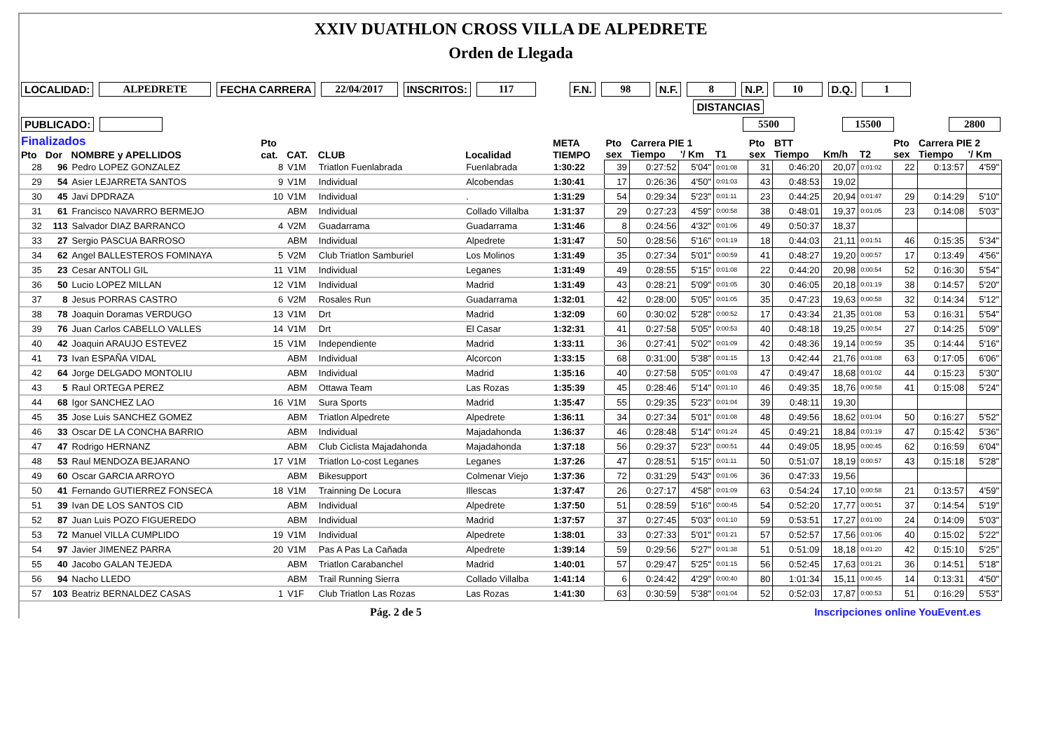XXIV DUATHLON CROSS VILLA DE ALPEDRETE
Orden de Llegada
LOCALIDAD: ALPEDRETE FECHA CARRERA 22/04/2017 INSCRITOS: 117 F.N. 98 N.F. 8 N.P. 10 D.Q. 1
DISTANCIAS
PUBLICADO: 5500 15500 2800
| Finalizados | | | Pto | | | | META | Pto | Carrera PIE 1 | | | Pto | BTT | | | Pto | Carrera PIE 2 | |
| --- | --- | --- | --- | --- | --- | --- | --- | --- | --- | --- | --- | --- | --- | --- | --- | --- | --- | --- |
| Pto | Dor | NOMBRE y APELLIDOS | cat. | CAT. | CLUB | Localidad | TIEMPO | sex | Tiempo | '/ Km | T1 | sex | Tiempo | Km/h | T2 | sex | Tiempo | '/ Km |
| 28 | 96 | Pedro LOPEZ GONZALEZ | 8 | V1M | Triatlon Fuenlabrada | Fuenlabrada | 1:30:22 | 39 | 0:27:52 | 5'04" | 0:01:08 | 31 | 0:46:20 | 20,07 | 0:01:02 | 22 | 0:13:57 | 4'59" |
| 29 | 54 | Asier LEJARRETA SANTOS | 9 | V1M | Individual | Alcobendas | 1:30:41 | 17 | 0:26:36 | 4'50" | 0:01:03 | 43 | 0:48:53 | 19,02 | | | | |
| 30 | 45 | Javi DPDRAZA | 10 | V1M | Individual | . | 1:31:29 | 54 | 0:29:34 | 5'23" | 0:01:11 | 23 | 0:44:25 | 20,94 | 0:01:47 | 29 | 0:14:29 | 5'10" |
| 31 | 61 | Francisco NAVARRO BERMEJO | | ABM | Individual | Collado Villalba | 1:31:37 | 29 | 0:27:23 | 4'59" | 0:00:58 | 38 | 0:48:01 | 19,37 | 0:01:05 | 23 | 0:14:08 | 5'03" |
| 32 | 113 | Salvador DIAZ BARRANCO | 4 | V2M | Guadarrama | Guadarrama | 1:31:46 | 8 | 0:24:56 | 4'32" | 0:01:06 | 49 | 0:50:37 | 18,37 | | | | |
| 33 | 27 | Sergio PASCUA BARROSO | | ABM | Individual | Alpedrete | 1:31:47 | 50 | 0:28:56 | 5'16" | 0:01:19 | 18 | 0:44:03 | 21,11 | 0:01:51 | 46 | 0:15:35 | 5'34" |
| 34 | 62 | Angel BALLESTEROS FOMINAYA | 5 | V2M | Club Triatlon Samburiel | Los Molinos | 1:31:49 | 35 | 0:27:34 | 5'01" | 0:00:59 | 41 | 0:48:27 | 19,20 | 0:00:57 | 17 | 0:13:49 | 4'56" |
| 35 | 23 | Cesar ANTOLI GIL | 11 | V1M | Individual | Leganes | 1:31:49 | 49 | 0:28:55 | 5'15" | 0:01:08 | 22 | 0:44:20 | 20,98 | 0:00:54 | 52 | 0:16:30 | 5'54" |
| 36 | 50 | Lucio LOPEZ MILLAN | 12 | V1M | Individual | Madrid | 1:31:49 | 43 | 0:28:21 | 5'09" | 0:01:05 | 30 | 0:46:05 | 20,18 | 0:01:19 | 38 | 0:14:57 | 5'20" |
| 37 | 8 | Jesus PORRAS CASTRO | 6 | V2M | Rosales Run | Guadarrama | 1:32:01 | 42 | 0:28:00 | 5'05" | 0:01:05 | 35 | 0:47:23 | 19,63 | 0:00:58 | 32 | 0:14:34 | 5'12" |
| 38 | 78 | Joaquin Doramas VERDUGO | 13 | V1M | Drt | Madrid | 1:32:09 | 60 | 0:30:02 | 5'28" | 0:00:52 | 17 | 0:43:34 | 21,35 | 0:01:08 | 53 | 0:16:31 | 5'54" |
| 39 | 76 | Juan Carlos CABELLO VALLES | 14 | V1M | Drt | El Casar | 1:32:31 | 41 | 0:27:58 | 5'05" | 0:00:53 | 40 | 0:48:18 | 19,25 | 0:00:54 | 27 | 0:14:25 | 5'09" |
| 40 | 42 | Joaquin ARAUJO ESTEVEZ | 15 | V1M | Independiente | Madrid | 1:33:11 | 36 | 0:27:41 | 5'02" | 0:01:09 | 42 | 0:48:36 | 19,14 | 0:00:59 | 35 | 0:14:44 | 5'16" |
| 41 | 73 | Ivan ESPAÑA VIDAL | | ABM | Individual | Alcorcon | 1:33:15 | 68 | 0:31:00 | 5'38" | 0:01:15 | 13 | 0:42:44 | 21,76 | 0:01:08 | 63 | 0:17:05 | 6'06" |
| 42 | 64 | Jorge DELGADO MONTOLIU | | ABM | Individual | Madrid | 1:35:16 | 40 | 0:27:58 | 5'05" | 0:01:03 | 47 | 0:49:47 | 18,68 | 0:01:02 | 44 | 0:15:23 | 5'30" |
| 43 | 5 | Raul ORTEGA PEREZ | | ABM | Ottawa Team | Las Rozas | 1:35:39 | 45 | 0:28:46 | 5'14" | 0:01:10 | 46 | 0:49:35 | 18,76 | 0:00:58 | 41 | 0:15:08 | 5'24" |
| 44 | 68 | Igor SANCHEZ LAO | 16 | V1M | Sura Sports | Madrid | 1:35:47 | 55 | 0:29:35 | 5'23" | 0:01:04 | 39 | 0:48:11 | 19,30 | | | | |
| 45 | 35 | Jose Luis SANCHEZ GOMEZ | | ABM | Triatlon Alpedrete | Alpedrete | 1:36:11 | 34 | 0:27:34 | 5'01" | 0:01:08 | 48 | 0:49:56 | 18,62 | 0:01:04 | 50 | 0:16:27 | 5'52" |
| 46 | 33 | Oscar DE LA CONCHA BARRIO | | ABM | Individual | Majadahonda | 1:36:37 | 46 | 0:28:48 | 5'14" | 0:01:24 | 45 | 0:49:21 | 18,84 | 0:01:19 | 47 | 0:15:42 | 5'36" |
| 47 | 47 | Rodrigo HERNANZ | | ABM | Club Ciclista Majadahonda | Majadahonda | 1:37:18 | 56 | 0:29:37 | 5'23" | 0:00:51 | 44 | 0:49:05 | 18,95 | 0:00:45 | 62 | 0:16:59 | 6'04" |
| 48 | 53 | Raul MENDOZA BEJARANO | 17 | V1M | Triatlon Lo-cost Leganes | Leganes | 1:37:26 | 47 | 0:28:51 | 5'15" | 0:01:11 | 50 | 0:51:07 | 18,19 | 0:00:57 | 43 | 0:15:18 | 5'28" |
| 49 | 60 | Oscar GARCIA ARROYO | | ABM | Bikesupport | Colmenar Viejo | 1:37:36 | 72 | 0:31:29 | 5'43" | 0:01:06 | 36 | 0:47:33 | 19,56 | | | | |
| 50 | 41 | Fernando GUTIERREZ FONSECA | 18 | V1M | Trainning De Locura | Illescas | 1:37:47 | 26 | 0:27:17 | 4'58" | 0:01:09 | 63 | 0:54:24 | 17,10 | 0:00:58 | 21 | 0:13:57 | 4'59" |
| 51 | 39 | Ivan DE LOS SANTOS CID | | ABM | Individual | Alpedrete | 1:37:50 | 51 | 0:28:59 | 5'16" | 0:00:45 | 54 | 0:52:20 | 17,77 | 0:00:51 | 37 | 0:14:54 | 5'19" |
| 52 | 87 | Juan Luis POZO FIGUEREDO | | ABM | Individual | Madrid | 1:37:57 | 37 | 0:27:45 | 5'03" | 0:01:10 | 59 | 0:53:51 | 17,27 | 0:01:00 | 24 | 0:14:09 | 5'03" |
| 53 | 72 | Manuel VILLA CUMPLIDO | 19 | V1M | Individual | Alpedrete | 1:38:01 | 33 | 0:27:33 | 5'01" | 0:01:21 | 57 | 0:52:57 | 17,56 | 0:01:06 | 40 | 0:15:02 | 5'22" |
| 54 | 97 | Javier JIMENEZ PARRA | 20 | V1M | Pas A Pas La Cañada | Alpedrete | 1:39:14 | 59 | 0:29:56 | 5'27" | 0:01:38 | 51 | 0:51:09 | 18,18 | 0:01:20 | 42 | 0:15:10 | 5'25" |
| 55 | 40 | Jacobo GALAN TEJEDA | | ABM | Triatlon Carabanchel | Madrid | 1:40:01 | 57 | 0:29:47 | 5'25" | 0:01:15 | 56 | 0:52:45 | 17,63 | 0:01:21 | 36 | 0:14:51 | 5'18" |
| 56 | 94 | Nacho LLEDO | | ABM | Trail Running Sierra | Collado Villalba | 1:41:14 | 6 | 0:24:42 | 4'29" | 0:00:40 | 80 | 1:01:34 | 15,11 | 0:00:45 | 14 | 0:13:31 | 4'50" |
| 57 | 103 | Beatriz BERNALDEZ CASAS | 1 | V1F | Club Triatlon Las Rozas | Las Rozas | 1:41:30 | 63 | 0:30:59 | 5'38" | 0:01:04 | 52 | 0:52:03 | 17,87 | 0:00:53 | 51 | 0:16:29 | 5'53" |
Pág. 2 de 5 Inscripciones online YouEvent.es